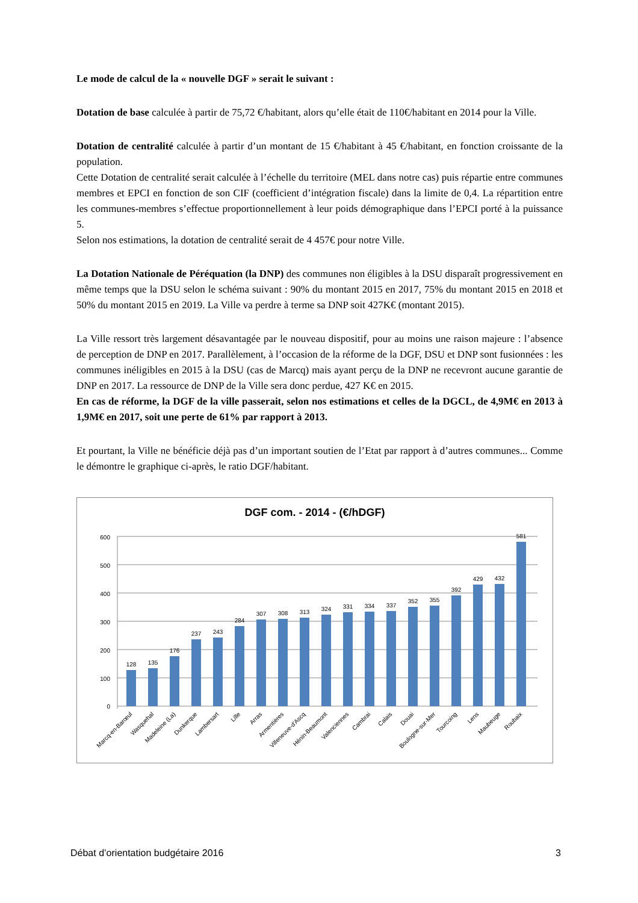Le mode de calcul de la « nouvelle DGF » serait le suivant :
Dotation de base calculée à partir de 75,72 €/habitant, alors qu’elle était de 110€/habitant en 2014 pour la Ville.
Dotation de centralité calculée à partir d’un montant de 15 €/habitant à 45 €/habitant, en fonction croissante de la population.
Cette Dotation de centralité serait calculée à l’échelle du territoire (MEL dans notre cas) puis répartie entre communes membres et EPCI en fonction de son CIF (coefficient d’intégration fiscale) dans la limite de 0,4. La répartition entre les communes-membres s’effectue proportionnellement à leur poids démographique dans l’EPCI porté à la puissance 5.
Selon nos estimations, la dotation de centralité serait de 4 457€ pour notre Ville.
La Dotation Nationale de Péréquation (la DNP) des communes non éligibles à la DSU disparaît progressivement en même temps que la DSU selon le schéma suivant : 90% du montant 2015 en 2017, 75% du montant 2015 en 2018 et 50% du montant 2015 en 2019. La Ville va perdre à terme sa DNP soit 427K€ (montant 2015).
La Ville ressort très largement désavantagée par le nouveau dispositif, pour au moins une raison majeure : l’absence de perception de DNP en 2017. Parallèlement, à l’occasion de la réforme de la DGF, DSU et DNP sont fusionnées : les communes inéligibles en 2015 à la DSU (cas de Marcq) mais ayant perçu de la DNP ne recevront aucune garantie de DNP en 2017. La ressource de DNP de la Ville sera donc perdue, 427 K€ en 2015.
En cas de réforme, la DGF de la ville passerait, selon nos estimations et celles de la DGCL, de 4,9M€ en 2013 à 1,9M€ en 2017, soit une perte de 61% par rapport à 2013.
Et pourtant, la Ville ne bénéficie déjà pas d’un important soutien de l’Etat par rapport à d’autres communes... Comme le démontre le graphique ci-après, le ratio DGF/habitant.
DGF com. - 2014 - (€/hDGF)
0
100
200
300
400
500
600
128
135
176
237
243
284
307
308
313
324
331
334
337
352
355
392
429
432
581
Marcq-en-Barœul
Wasquehal
Madeleine (La)
Dunkerque
Lambersart
Lille
Arras
Armentières
Villeneuve-d'Ascq
Hénin-Beaumont
Valenciennes
Cambrai
Calais
Douai
Boulogne-sur-Mer
Tourcoing
Lens
Maubeuge
Roubaix
Débat d’orientation budgétaire 2016 3